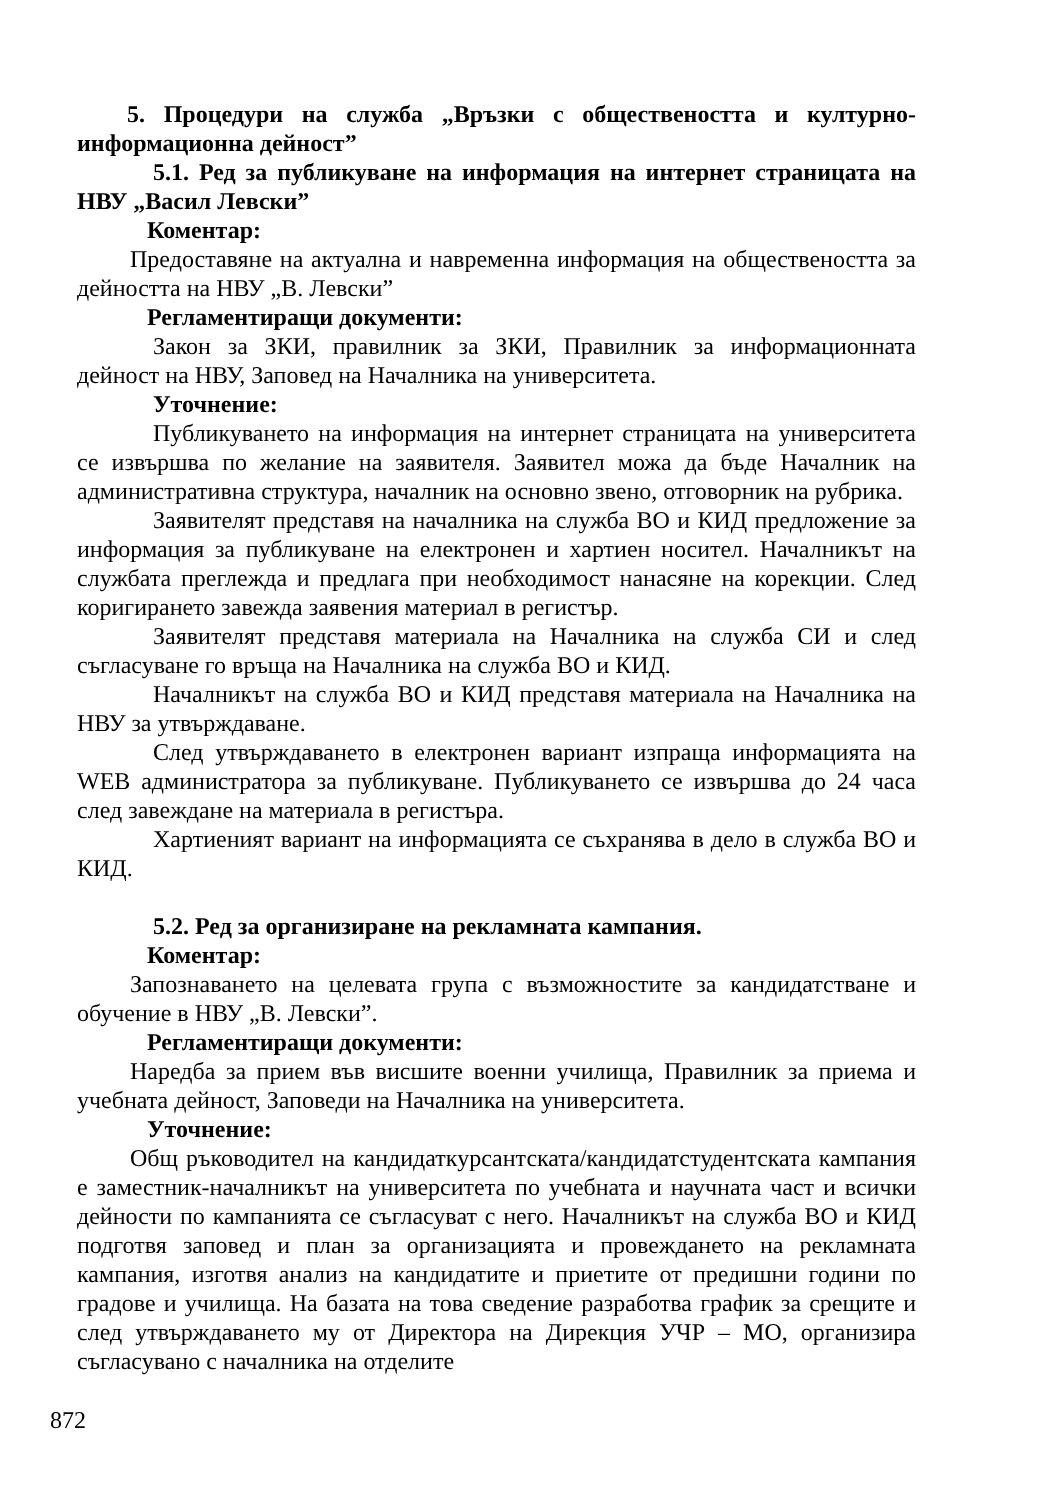5. Процедури на служба „Връзки с обществеността и културно-информационна дейност”
5.1. Ред за публикуване на информация на интернет страницата на НВУ „Васил Левски”
Коментар:
Предоставяне на актуална и навременна информация на обществеността за дейността на НВУ „В. Левски”
Регламентиращи документи:
Закон за ЗКИ, правилник за ЗКИ, Правилник за информационната дейност на НВУ, Заповед на Началника на университета.
Уточнение:
Публикуването на информация на интернет страницата на университета се извършва по желание на заявителя. Заявител можа да бъде Началник на административна структура, началник на основно звено, отговорник на рубрика.
Заявителят представя на началника на служба ВО и КИД предложение за информация за публикуване на електронен и хартиен носител. Началникът на службата преглежда и предлага при необходимост нанасяне на корекции. След коригирането завежда заявения материал в регистър.
Заявителят представя материала на Началника на служба СИ и след съгласуване го връща на Началника на служба ВО и КИД.
Началникът на служба ВО и КИД представя материала на Началника на НВУ за утвърждаване.
След утвърждаването в електронен вариант изпраща информацията на WEB администратора за публикуване. Публикуването се извършва до 24 часа след завеждане на материала в регистъра.
Хартиеният вариант на информацията се съхранява в дело в служба ВО и КИД.
5.2. Ред за организиране на рекламната кампания.
Коментар:
Запознаването на целевата група с възможностите за кандидатстване и обучение в НВУ „В. Левски”.
Регламентиращи документи:
Наредба за прием във висшите военни училища, Правилник за приема и учебната дейност, Заповеди на Началника на университета.
Уточнение:
Общ ръководител на кандидаткурсантската/кандидатстудентската кампания е заместник-началникът на университета по учебната и научната част и всички дейности по кампанията се съгласуват с него. Началникът на служба ВО и КИД подготвя заповед и план за организацията и провеждането на рекламната кампания, изготвя анализ на кандидатите и приетите от предишни години по градове и училища. На базата на това сведение разработва график за срещите и след утвърждаването му от Директора на Дирекция УЧР – МО, организира съгласувано с началника на отделите
872